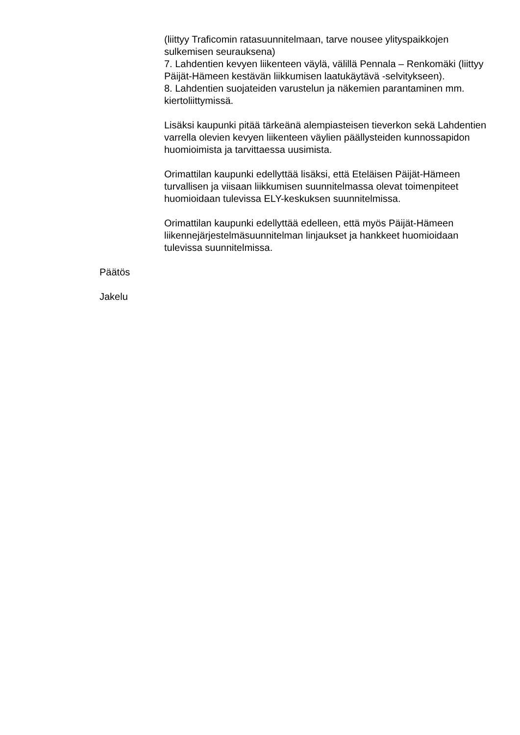(liittyy Traficomin ratasuunnitelmaan, tarve nousee ylityspaikkojen sulkemisen seurauksena)
7. Lahdentien kevyen liikenteen väylä, välillä Pennala – Renkomäki (liittyy Päijät-Hämeen kestävän liikkumisen laatukäytävä -selvitykseen).
8. Lahdentien suojateiden varustelun ja näkemien parantaminen mm. kiertoliittymissä.
Lisäksi kaupunki pitää tärkeänä alempiasteisen tieverkon sekä Lahdentien varrella olevien kevyen liikenteen väylien päällysteiden kunnossapidon huomioimista ja tarvittaessa uusimista.
Orimattilan kaupunki edellyttää lisäksi, että Eteläisen Päijät-Hämeen turvallisen ja viisaan liikkumisen suunnitelmassa olevat toimenpiteet huomioidaan tulevissa ELY-keskuksen suunnitelmissa.
Orimattilan kaupunki edellyttää edelleen, että myös Päijät-Hämeen liikennejärjestelmäsuunnitelman linjaukset ja hankkeet huomioidaan tulevissa suunnitelmissa.
Päätös
Jakelu